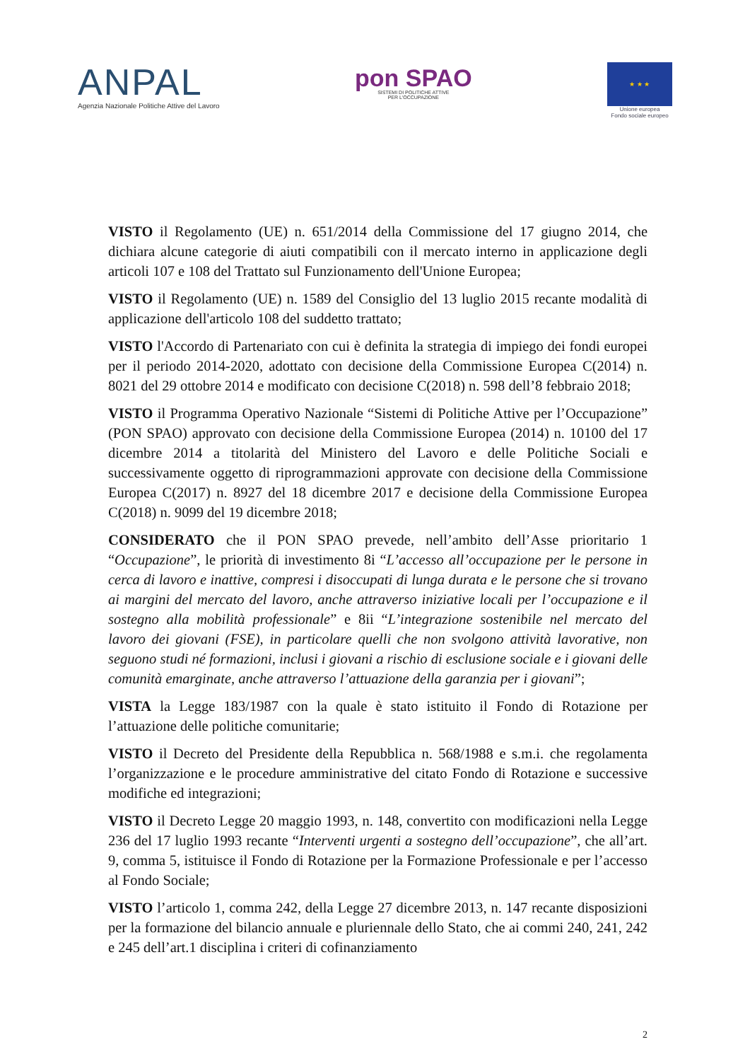ANPAL
Agenzia Nazionale Politiche Attive del Lavoro
pon SPAO
SISTEMI DI POLITICHE ATTIVE
PER L'OCCUPAZIONE
★ ★ ★
Unione europea
Fondo sociale europeo
VISTO il Regolamento (UE) n. 651/2014 della Commissione del 17 giugno 2014, che dichiara alcune categorie di aiuti compatibili con il mercato interno in applicazione degli articoli 107 e 108 del Trattato sul Funzionamento dell'Unione Europea;
VISTO il Regolamento (UE) n. 1589 del Consiglio del 13 luglio 2015 recante modalità di applicazione dell'articolo 108 del suddetto trattato;
VISTO l'Accordo di Partenariato con cui è definita la strategia di impiego dei fondi europei per il periodo 2014-2020, adottato con decisione della Commissione Europea C(2014) n. 8021 del 29 ottobre 2014 e modificato con decisione C(2018) n. 598 dell’8 febbraio 2018;
VISTO il Programma Operativo Nazionale “Sistemi di Politiche Attive per l’Occupazione” (PON SPAO) approvato con decisione della Commissione Europea (2014) n. 10100 del 17 dicembre 2014 a titolarità del Ministero del Lavoro e delle Politiche Sociali e successivamente oggetto di riprogrammazioni approvate con decisione della Commissione Europea C(2017) n. 8927 del 18 dicembre 2017 e decisione della Commissione Europea C(2018) n. 9099 del 19 dicembre 2018;
CONSIDERATO che il PON SPAO prevede, nell’ambito dell’Asse prioritario 1 “Occupazione”, le priorità di investimento 8i “L’accesso all’occupazione per le persone in cerca di lavoro e inattive, compresi i disoccupati di lunga durata e le persone che si trovano ai margini del mercato del lavoro, anche attraverso iniziative locali per l’occupazione e il sostegno alla mobilità professionale” e 8ii “L’integrazione sostenibile nel mercato del lavoro dei giovani (FSE), in particolare quelli che non svolgono attività lavorative, non seguono studi né formazioni, inclusi i giovani a rischio di esclusione sociale e i giovani delle comunità emarginate, anche attraverso l’attuazione della garanzia per i giovani”;
VISTA la Legge 183/1987 con la quale è stato istituito il Fondo di Rotazione per l’attuazione delle politiche comunitarie;
VISTO il Decreto del Presidente della Repubblica n. 568/1988 e s.m.i. che regolamenta l’organizzazione e le procedure amministrative del citato Fondo di Rotazione e successive modifiche ed integrazioni;
VISTO il Decreto Legge 20 maggio 1993, n. 148, convertito con modificazioni nella Legge 236 del 17 luglio 1993 recante “Interventi urgenti a sostegno dell’occupazione”, che all’art. 9, comma 5, istituisce il Fondo di Rotazione per la Formazione Professionale e per l’accesso al Fondo Sociale;
VISTO l’articolo 1, comma 242, della Legge 27 dicembre 2013, n. 147 recante disposizioni per la formazione del bilancio annuale e pluriennale dello Stato, che ai commi 240, 241, 242 e 245 dell’art.1 disciplina i criteri di cofinanziamento
2